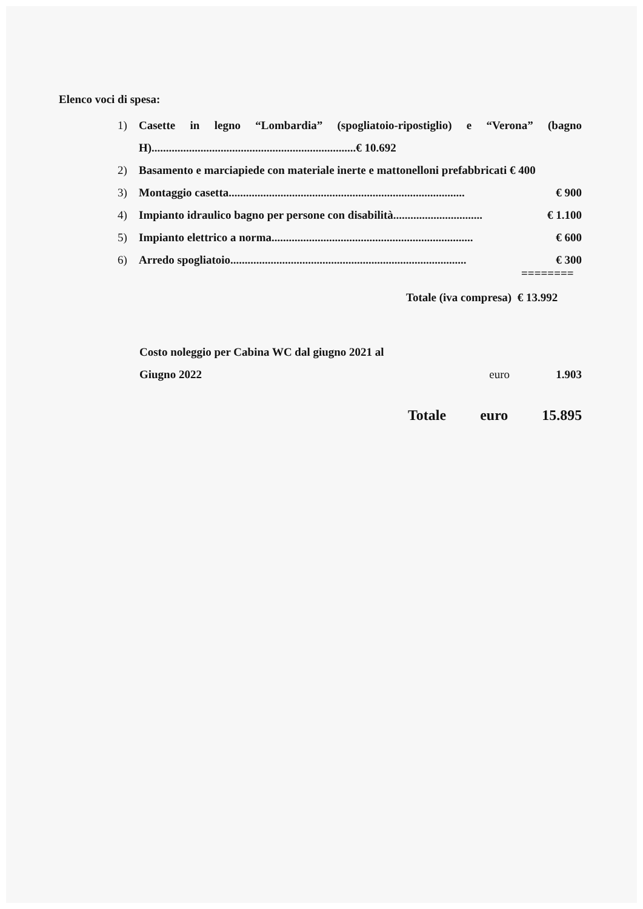Elenco voci di spesa:
1) Casette in legno “Lombardia” (spogliatoio-ripostiglio) e “Verona” (bagno H).......................................................................€ 10.692
2) Basamento e marciapiede con materiale inerte e mattonelloni prefabbricati € 400
3) Montaggio casetta.................................................................................. € 900
4) Impianto idraulico bagno per persone con disabilità............................... € 1.100
5) Impianto elettrico a norma...................................................................... € 600
6) Arredo spogliatoio.................................................................................. € 300
========
Totale (iva compresa) € 13.992
Costo noleggio per Cabina WC dal giugno 2021 al
Giugno 2022 euro 1.903
Totale euro 15.895